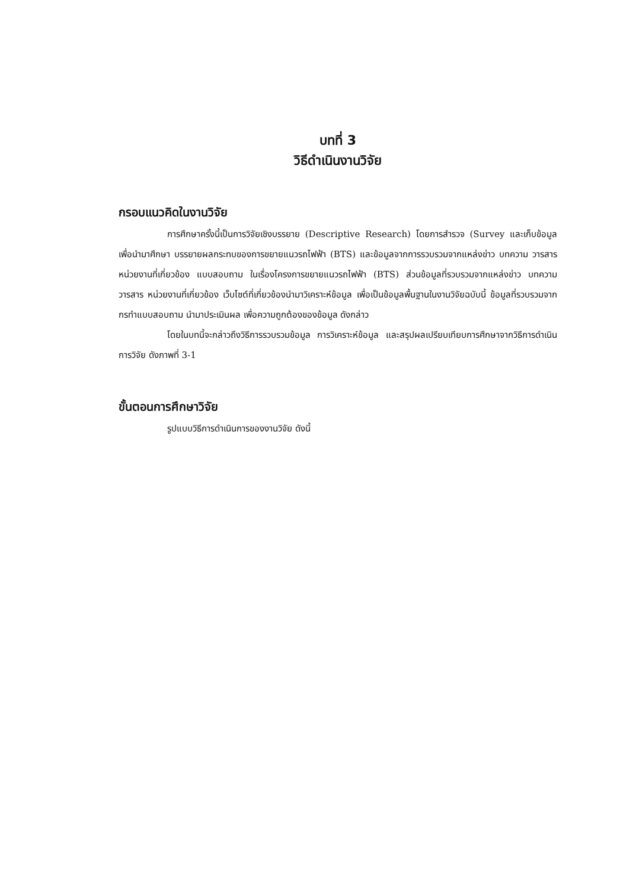บทที่ 3
วิธีดำเนินงานวิจัย
กรอบแนวคิดในงานวิจัย
การศึกษาครั้งนี้เป็นการวิจัยเชิงบรรยาย (Descriptive Research) โดยการสำรวจ (Survey และเก็บข้อมูล เพื่อนำมาศึกษา บรรยายผลกระทบของการขยายแนวรถไฟฟ้า (BTS) และข้อมูลจากการรวบรวมจากแหล่งข่าว บทความ วารสาร หน่วยงานที่เกี่ยวข้อง แบบสอบถาม ในเรื่องโครงการขยายแนวรถไฟฟ้า (BTS) ส่วนข้อมูลที่รวบรวมจากแหล่งข่าว บทความ วารสาร หน่วยงานที่เกี่ยวข้อง เว็บไซต์ที่เกี่ยวข้องนำมาวิเคราะห์ข้อมูล เพื่อเป็นข้อมูลพื้นฐานในงานวิจัยฉบับนี้ ข้อมูลที่รวบรวมจากกรทำแบบสอบถาม นำมาประเมินผล เพื่อความถูกต้องของข้อมูล ดังกล่าว
โดยในบทนี้จะกล่าวถึงวิธีการรวบรวมข้อมูล การวิเคราะห์ข้อมูล และสรุปผลเปรียบเทียบการศึกษาจากวิธีการดำเนินการวิจัย ดังภาพที่ 3-1
ขั้นตอนการศึกษาวิจัย
รูปแบบวิธีการดำเนินการของงานวิจัย ดังนี้